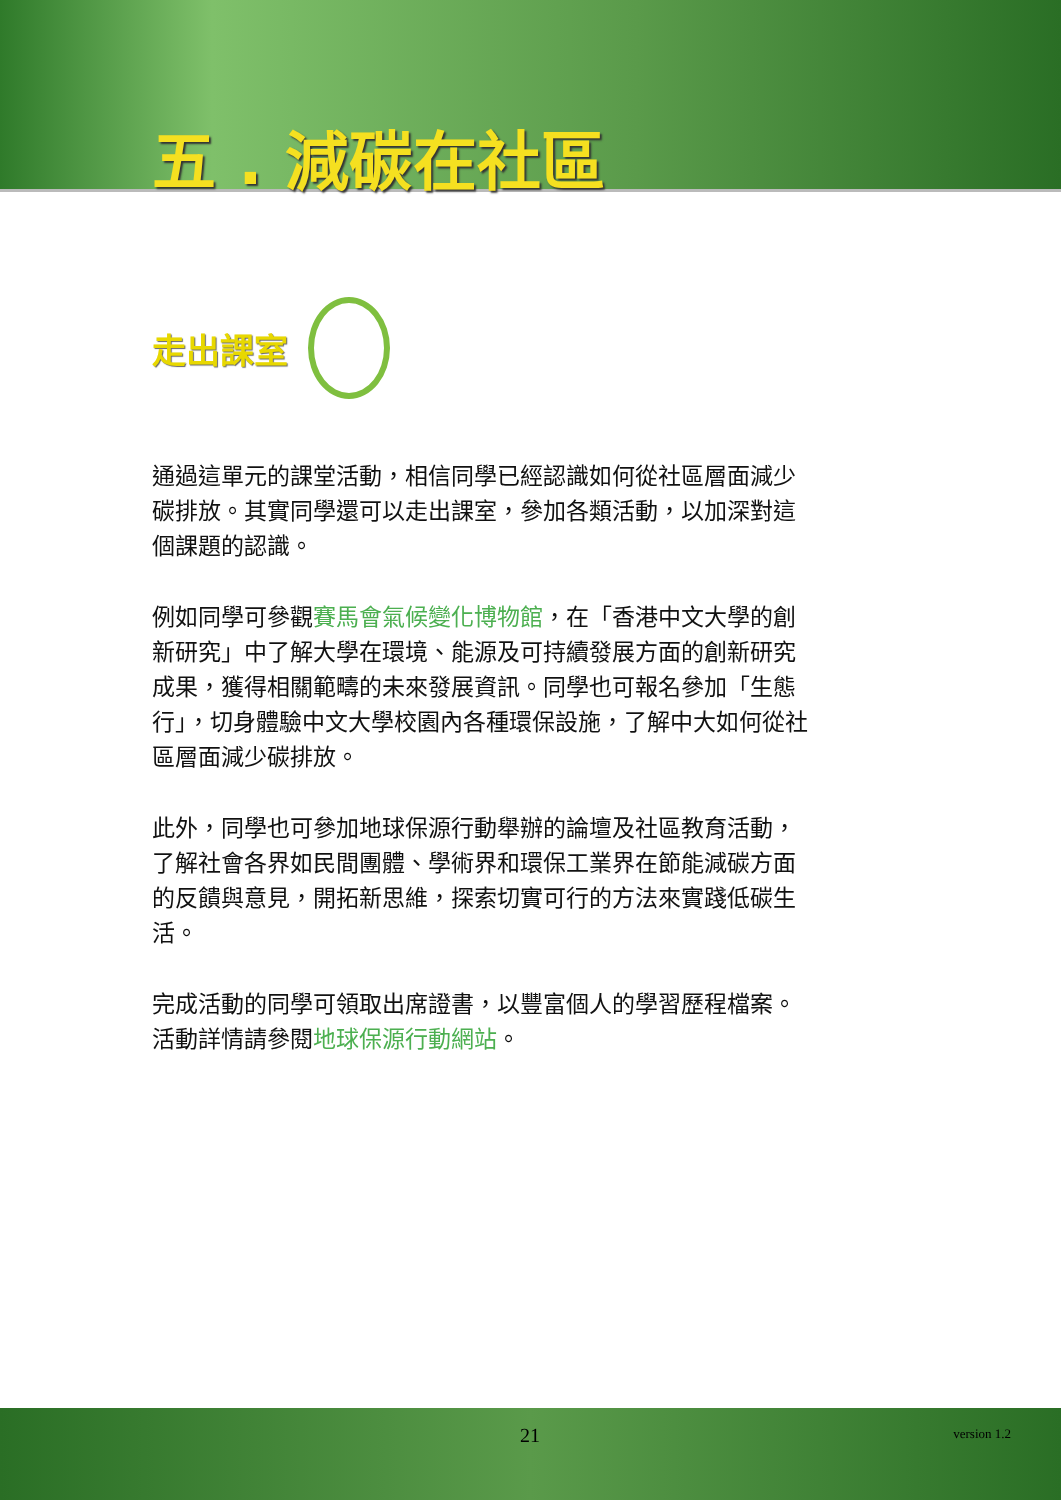五 . 減碳在社區
走出課室
通過這單元的課堂活動，相信同學已經認識如何從社區層面減少碳排放。其實同學還可以走出課室，參加各類活動，以加深對這個課題的認識。
例如同學可參觀賽馬會氣候變化博物館，在「香港中文大學的創新研究」中了解大學在環境、能源及可持續發展方面的創新研究成果，獲得相關範疇的未來發展資訊。同學也可報名參加「生態行」，切身體驗中文大學校園內各種環保設施，了解中大如何從社區層面減少碳排放。
此外，同學也可參加地球保源行動舉辦的論壇及社區教育活動，了解社會各界如民間團體、學術界和環保工業界在節能減碳方面的反饋與意見，開拓新思維，探索切實可行的方法來實踐低碳生活。
完成活動的同學可領取出席證書，以豐富個人的學習歷程檔案。活動詳情請參閱地球保源行動網站。
21 version 1.2